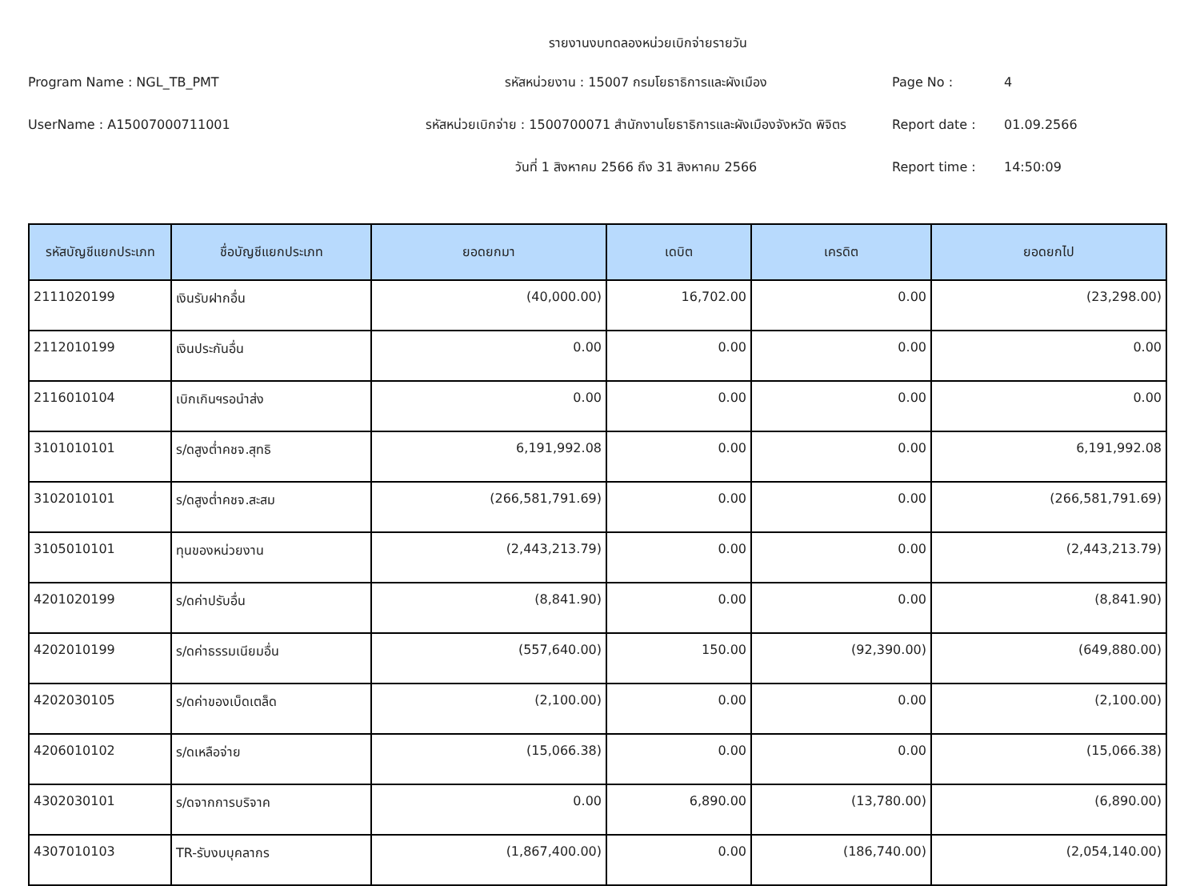รายงานงบทดลองหน่วยเบิกจ่ายรายวัน
Program Name : NGL_TB_PMT รหัสหน่วยงาน : 15007 กรมโยธาธิการและผังเมือง Page No : 4
UserName : A15007000711001
รหัสหน่วยเบิกจ่าย : 1500700071 สำนักงานโยธาธิการและผังเมืองจังหวัด พิจิตร
Report date : 01.09.2566
วันที่ 1 สิงหาคม 2566 ถึง 31 สิงหาคม 2566 Report time : 14:50:09
| รหัสบัญชีแยกประเภท | ชื่อบัญชีแยกประเภท | ยอดยกมา | เดบิต | เครดิต | ยอดยกไป |
| --- | --- | --- | --- | --- | --- |
| 2111020199 | เงินรับฝากอื่น | (40,000.00) | 16,702.00 | 0.00 | (23,298.00) |
| 2112010199 | เงินประกันอื่น | 0.00 | 0.00 | 0.00 | 0.00 |
| 2116010104 | เบิกเกินฯรอนำส่ง | 0.00 | 0.00 | 0.00 | 0.00 |
| 3101010101 | ร/ดสูงต่ำคชจ.สุทธิ | 6,191,992.08 | 0.00 | 0.00 | 6,191,992.08 |
| 3102010101 | ร/ดสูงต่ำคชจ.สะสม | (266,581,791.69) | 0.00 | 0.00 | (266,581,791.69) |
| 3105010101 | ทุนของหน่วยงาน | (2,443,213.79) | 0.00 | 0.00 | (2,443,213.79) |
| 4201020199 | ร/ดค่าปรับอื่น | (8,841.90) | 0.00 | 0.00 | (8,841.90) |
| 4202010199 | ร/ดค่าธรรมเนียมอื่น | (557,640.00) | 150.00 | (92,390.00) | (649,880.00) |
| 4202030105 | ร/ดค่าของเบ็ดเตล็ด | (2,100.00) | 0.00 | 0.00 | (2,100.00) |
| 4206010102 | ร/ดเหลือจ่าย | (15,066.38) | 0.00 | 0.00 | (15,066.38) |
| 4302030101 | ร/ดจากการบริจาค | 0.00 | 6,890.00 | (13,780.00) | (6,890.00) |
| 4307010103 | TR-รับงบบุคลากร | (1,867,400.00) | 0.00 | (186,740.00) | (2,054,140.00) |